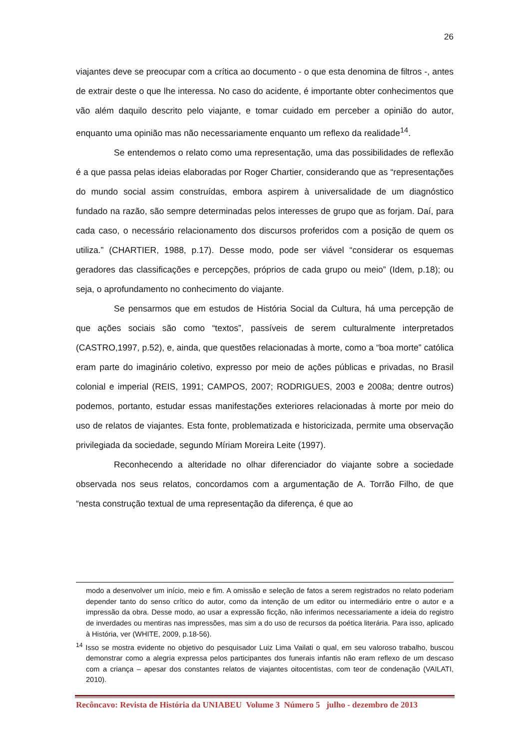26
viajantes deve se preocupar com a crítica ao documento - o que esta denomina de filtros -, antes de extrair deste o que lhe interessa. No caso do acidente, é importante obter conhecimentos que vão além daquilo descrito pelo viajante, e tomar cuidado em perceber a opinião do autor, enquanto uma opinião mas não necessariamente enquanto um reflexo da realidade<sup>14</sup>.
Se entendemos o relato como uma representação, uma das possibilidades de reflexão é a que passa pelas ideias elaboradas por Roger Chartier, considerando que as “representações do mundo social assim construídas, embora aspirem à universalidade de um diagnóstico fundado na razão, são sempre determinadas pelos interesses de grupo que as forjam. Daí, para cada caso, o necessário relacionamento dos discursos proferidos com a posição de quem os utiliza.” (CHARTIER, 1988, p.17). Desse modo, pode ser viável “considerar os esquemas geradores das classificações e percepções, próprios de cada grupo ou meio” (Idem, p.18); ou seja, o aprofundamento no conhecimento do viajante.
Se pensarmos que em estudos de História Social da Cultura, há uma percepção de que ações sociais são como “textos”, passíveis de serem culturalmente interpretados (CASTRO,1997, p.52), e, ainda, que questões relacionadas à morte, como a “boa morte” católica eram parte do imaginário coletivo, expresso por meio de ações públicas e privadas, no Brasil colonial e imperial (REIS, 1991; CAMPOS, 2007; RODRIGUES, 2003 e 2008a; dentre outros) podemos, portanto, estudar essas manifestações exteriores relacionadas à morte por meio do uso de relatos de viajantes. Esta fonte, problematizada e historicizada, permite uma observação privilegiada da sociedade, segundo Míriam Moreira Leite (1997).
Reconhecendo a alteridade no olhar diferenciador do viajante sobre a sociedade observada nos seus relatos, concordamos com a argumentação de A. Torrão Filho, de que “nesta construção textual de uma representação da diferença, é que ao
modo a desenvolver um início, meio e fim. A omissão e seleção de fatos a serem registrados no relato poderiam depender tanto do senso crítico do autor, como da intenção de um editor ou intermediário entre o autor e a impressão da obra. Desse modo, ao usar a expressão ficção, não inferimos necessariamente a ideia do registro de inverdades ou mentiras nas impressões, mas sim a do uso de recursos da poética literária. Para isso, aplicado à História, ver (WHITE, 2009, p.18-56).
<sup>14</sup> Isso se mostra evidente no objetivo do pesquisador Luiz Lima Vailati o qual, em seu valoroso trabalho, buscou demonstrar como a alegria expressa pelos participantes dos funerais infantis não eram reflexo de um descaso com a criança – apesar dos constantes relatos de viajantes oitocentistas, com teor de condenação (VAILATI, 2010).
Recôncavo: Revista de História da UNIABEU Volume 3 Número 5 julho - dezembro de 2013